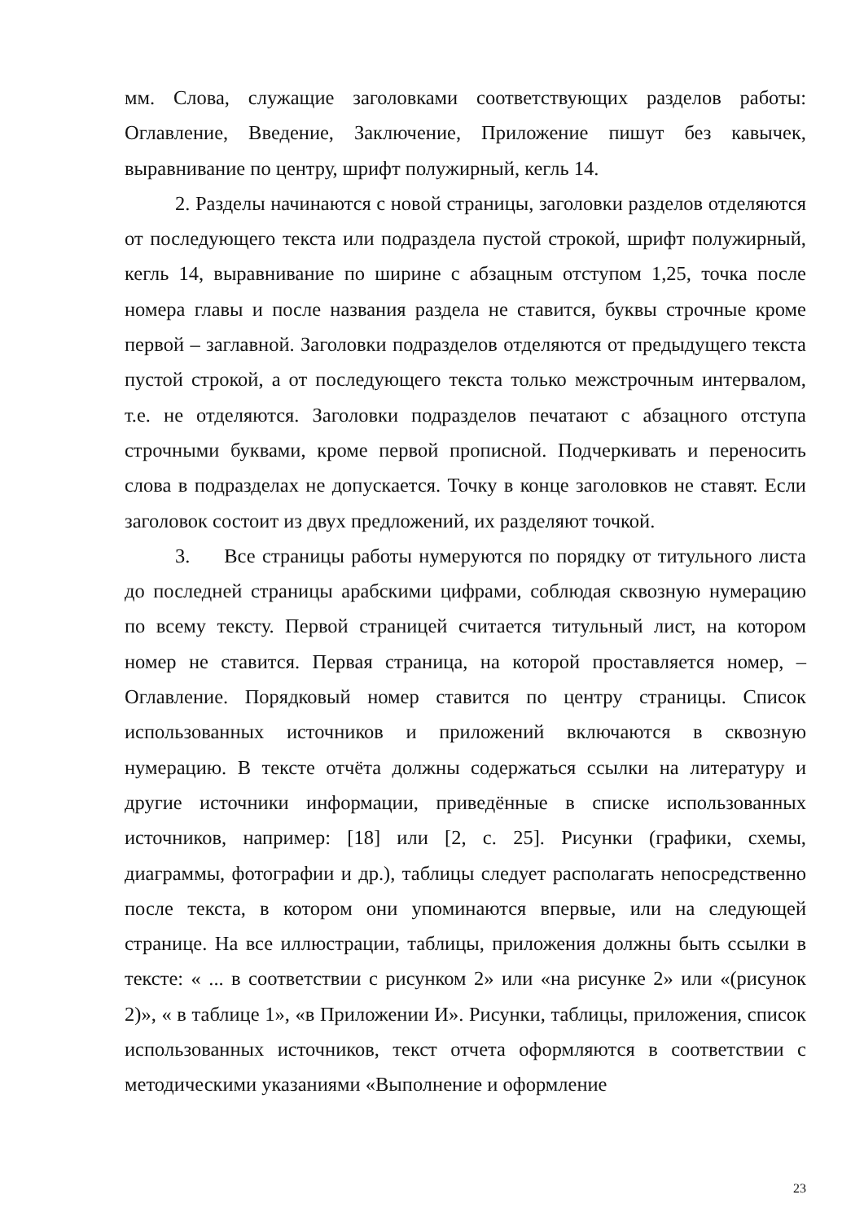мм. Слова, служащие заголовками соответствующих разделов работы: Оглавление, Введение, Заключение, Приложение пишут без кавычек, выравнивание по центру, шрифт полужирный, кегль 14.
2. Разделы начинаются с новой страницы, заголовки разделов отделяются от последующего текста или подраздела пустой строкой, шрифт полужирный, кегль 14, выравнивание по ширине с абзацным отступом 1,25, точка после номера главы и после названия раздела не ставится, буквы строчные кроме первой – заглавной. Заголовки подразделов отделяются от предыдущего текста пустой строкой, а от последующего текста только межстрочным интервалом, т.е. не отделяются. Заголовки подразделов печатают с абзацного отступа строчными буквами, кроме первой прописной. Подчеркивать и переносить слова в подразделах не допускается. Точку в конце заголовков не ставят. Если заголовок состоит из двух предложений, их разделяют точкой.
3. Все страницы работы нумеруются по порядку от титульного листа до последней страницы арабскими цифрами, соблюдая сквозную нумерацию по всему тексту. Первой страницей считается титульный лист, на котором номер не ставится. Первая страница, на которой проставляется номер, – Оглавление. Порядковый номер ставится по центру страницы. Список использованных источников и приложений включаются в сквозную нумерацию. В тексте отчёта должны содержаться ссылки на литературу и другие источники информации, приведённые в списке использованных источников, например: [18] или [2, с. 25]. Рисунки (графики, схемы, диаграммы, фотографии и др.), таблицы следует располагать непосредственно после текста, в котором они упоминаются впервые, или на следующей странице. На все иллюстрации, таблицы, приложения должны быть ссылки в тексте: « ... в соответствии с рисунком 2» или «на рисунке 2» или «(рисунок 2)», « в таблице 1», «в Приложении И». Рисунки, таблицы, приложения, список использованных источников, текст отчета оформляются в соответствии с методическими указаниями «Выполнение и оформление
23